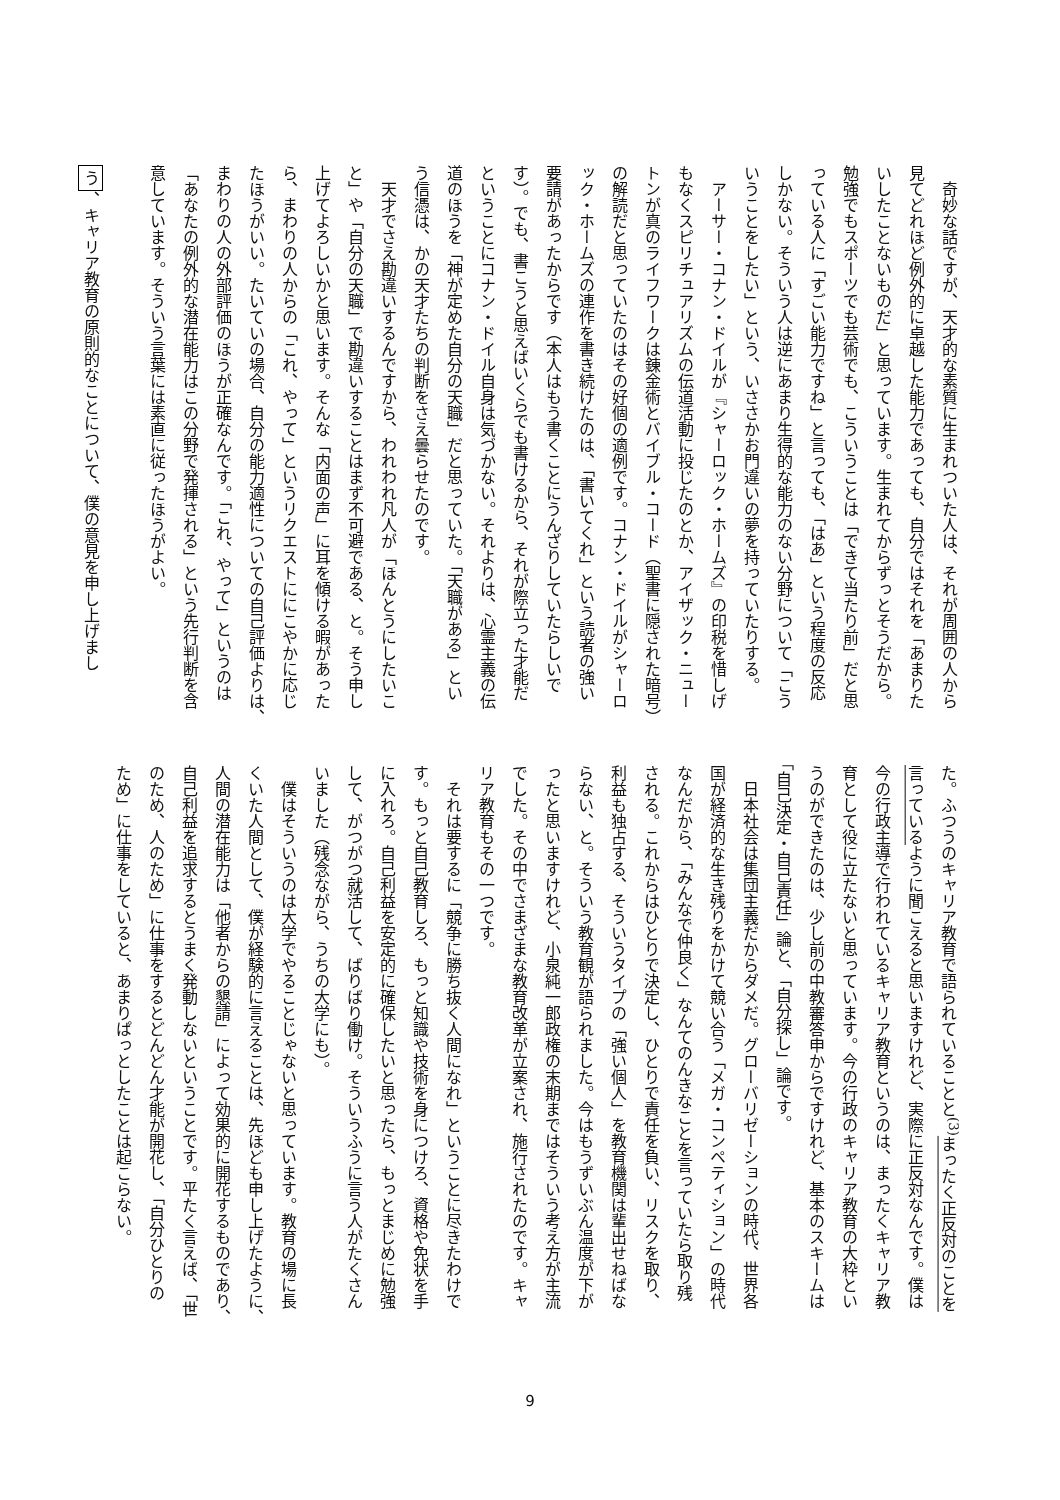奇妙な話ですが、天才的な素質に生まれついた人は、それが周囲の人から
見てどれほど例外的に卓越した能力であっても、自分ではそれを「あまりた
いしたことないものだ」と思っています。生まれてからずっとそうだから。
勉強でもスポーツでも芸術でも、こういうことは「できて当たり前」だと思
っている人に「すごい能力ですね」と言っても、「はあ」という程度の反応
しかない。そういう人は逆にあまり生得的な能力のない分野について「こう
いうことをしたい」という、いささかお門違いの夢を持っていたりする。
　アーサー・コナン・ドイルが『シャーロック・ホームズ』の印税を惜しげ
もなくスピリチュアリズムの伝道活動に投じたのとか、アイザック・ニュー
トンが真のライフワークは錬金術とバイブル・コード（聖書に隠された暗号）
の解読だと思っていたのはその好個の適例です。コナン・ドイルがシャーロ
ック・ホームズの連作を書き続けたのは、「書いてくれ」という読者の強い
要請があったからです（本人はもう書くことにうんざりしていたらしいで
す）。でも、書こうと思えばいくらでも書けるから、それが際立った才能だ
ということにコナン・ドイル自身は気づかない。それよりは、心霊主義の伝
道のほうを「神が定めた自分の天職」だと思っていた。「天職がある」とい
う信憑は、かの天才たちの判断をさえ曇らせたのです。
　天才でさえ勘違いするんですから、われわれ凡人が「ほんとうにしたいこ
と」や「自分の天職」で勘違いすることはまず不可避である、と。そう申し
上げてよろしいかと思います。そんな「内面の声」に耳を傾ける暇があった
ら、まわりの人からの「これ、やって」というリクエストににこやかに応じ
たほうがいい。たいていの場合、自分の能力適性についての自己評価よりは、
まわりの人の外部評価のほうが正確なんです。「これ、やって」というのは
「あなたの例外的な潜在能力はこの分野で発揮される」という先行判断を含
意しています。そういう言葉には素直に従ったほうがよい。
う、キャリア教育の原則的なことについて、僕の意見を申し上げまし
た。ふつうのキャリア教育で語られていることと<sup>(3)</sup>まったく正反対のことを
言っているように聞こえると思いますけれど、実際に正反対なんです。僕は
今の行政主導で行われているキャリア教育というのは、まったくキャリア教
育として役に立たないと思っています。今の行政のキャリア教育の大枠とい
うのができたのは、少し前の中教審答申からですけれど、基本のスキームは
「自己決定・自己責任」論と、「自分探し」論です。
　日本社会は集団主義だからダメだ。グローバリゼーションの時代、世界各
国が経済的な生き残りをかけて競い合う「メガ・コンペティション」の時代
なんだから、「みんなで仲良く」なんてのんきなことを言っていたら取り残
される。これからはひとりで決定し、ひとりで責任を負い、リスクを取り、
利益も独占する、そういうタイプの「強い個人」を教育機関は輩出せねばな
らない、と。そういう教育観が語られました。今はもうずいぶん温度が下が
ったと思いますけれど、小泉純一郎政権の末期まではそういう考え方が主流
でした。その中でさまざまな教育改革が立案され、施行されたのです。キャ
リア教育もその一つです。
　それは要するに「競争に勝ち抜く人間になれ」ということに尽きたわけで
す。もっと自己教育しろ、もっと知識や技術を身につけろ、資格や免状を手
に入れろ。自己利益を安定的に確保したいと思ったら、もっとまじめに勉強
して、がつがつ就活して、ばりばり働け。そういうふうに言う人がたくさん
いました（残念ながら、うちの大学にも）。
　僕はそういうのは大学でやることじゃないと思っています。教育の場に長
くいた人間として、僕が経験的に言えることは、先ほども申し上げたように、
人間の潜在能力は「他者からの懇請」によって効果的に開花するものであり、
自己利益を追求するとうまく発動しないということです。平たく言えば、「世
のため、人のため」に仕事をするとどんどん才能が開花し、「自分ひとりの
ため」に仕事をしていると、あまりぱっとしたことは起こらない。
9